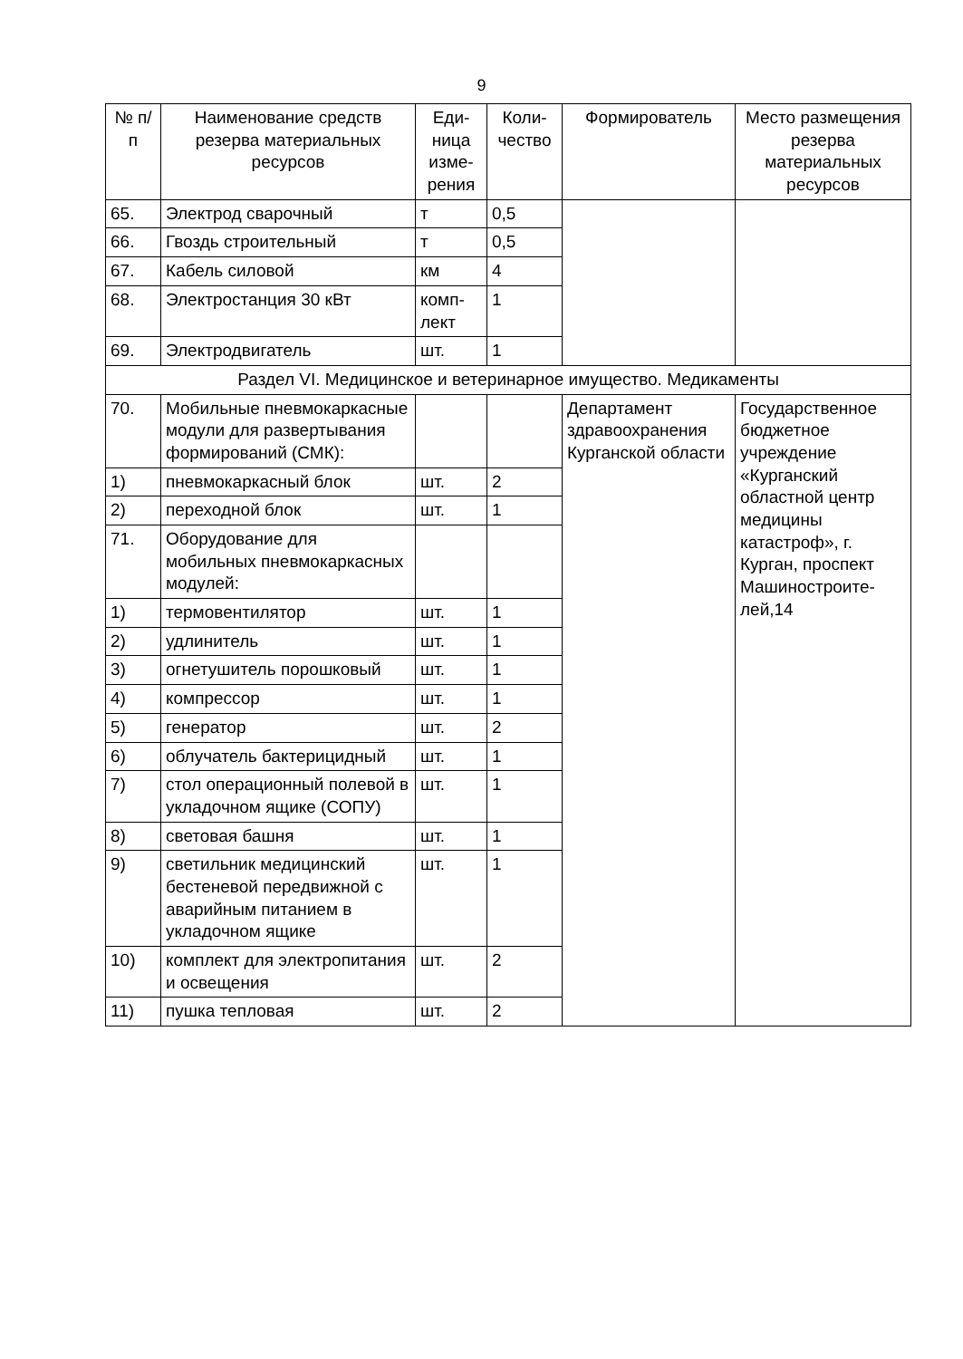9
| № п/п | Наименование средств резерва материальных ресурсов | Еди-ница изме-рения | Коли-чество | Формирователь | Место размещения резерва материальных ресурсов |
| --- | --- | --- | --- | --- | --- |
| 65. | Электрод сварочный | т | 0,5 | | |
| 66. | Гвоздь строительный | т | 0,5 | | |
| 67. | Кабель силовой | км | 4 | | |
| 68. | Электростанция 30 кВт | комп-лект | 1 | | |
| 69. | Электродвигатель | шт. | 1 | | |
| Раздел VI. Медицинское и ветеринарное имущество. Медикаменты | | | | | |
| 70. | Мобильные пневмокаркасные модули для развертывания формирований (СМК): | | | Департамент здравоохранения Курганской области | Государственное бюджетное учреждение «Курганский областной центр медицины катастроф», г. Курган, проспект Машиностроите-лей,14 |
| 1) | пневмокаркасный блок | шт. | 2 | | |
| 2) | переходной блок | шт. | 1 | | |
| 71. | Оборудование для мобильных пневмокаркасных модулей: | | | | |
| 1) | термовентилятор | шт. | 1 | | |
| 2) | удлинитель | шт. | 1 | | |
| 3) | огнетушитель порошковый | шт. | 1 | | |
| 4) | компрессор | шт. | 1 | | |
| 5) | генератор | шт. | 2 | | |
| 6) | облучатель бактерицидный | шт. | 1 | | |
| 7) | стол операционный полевой в укладочном ящике (СОПУ) | шт. | 1 | | |
| 8) | световая башня | шт. | 1 | | |
| 9) | светильник медицинский бестеневой передвижной с аварийным питанием в укладочном ящике | шт. | 1 | | |
| 10) | комплект для электропитания и освещения | шт. | 2 | | |
| 11) | пушка тепловая | шт. | 2 | | |